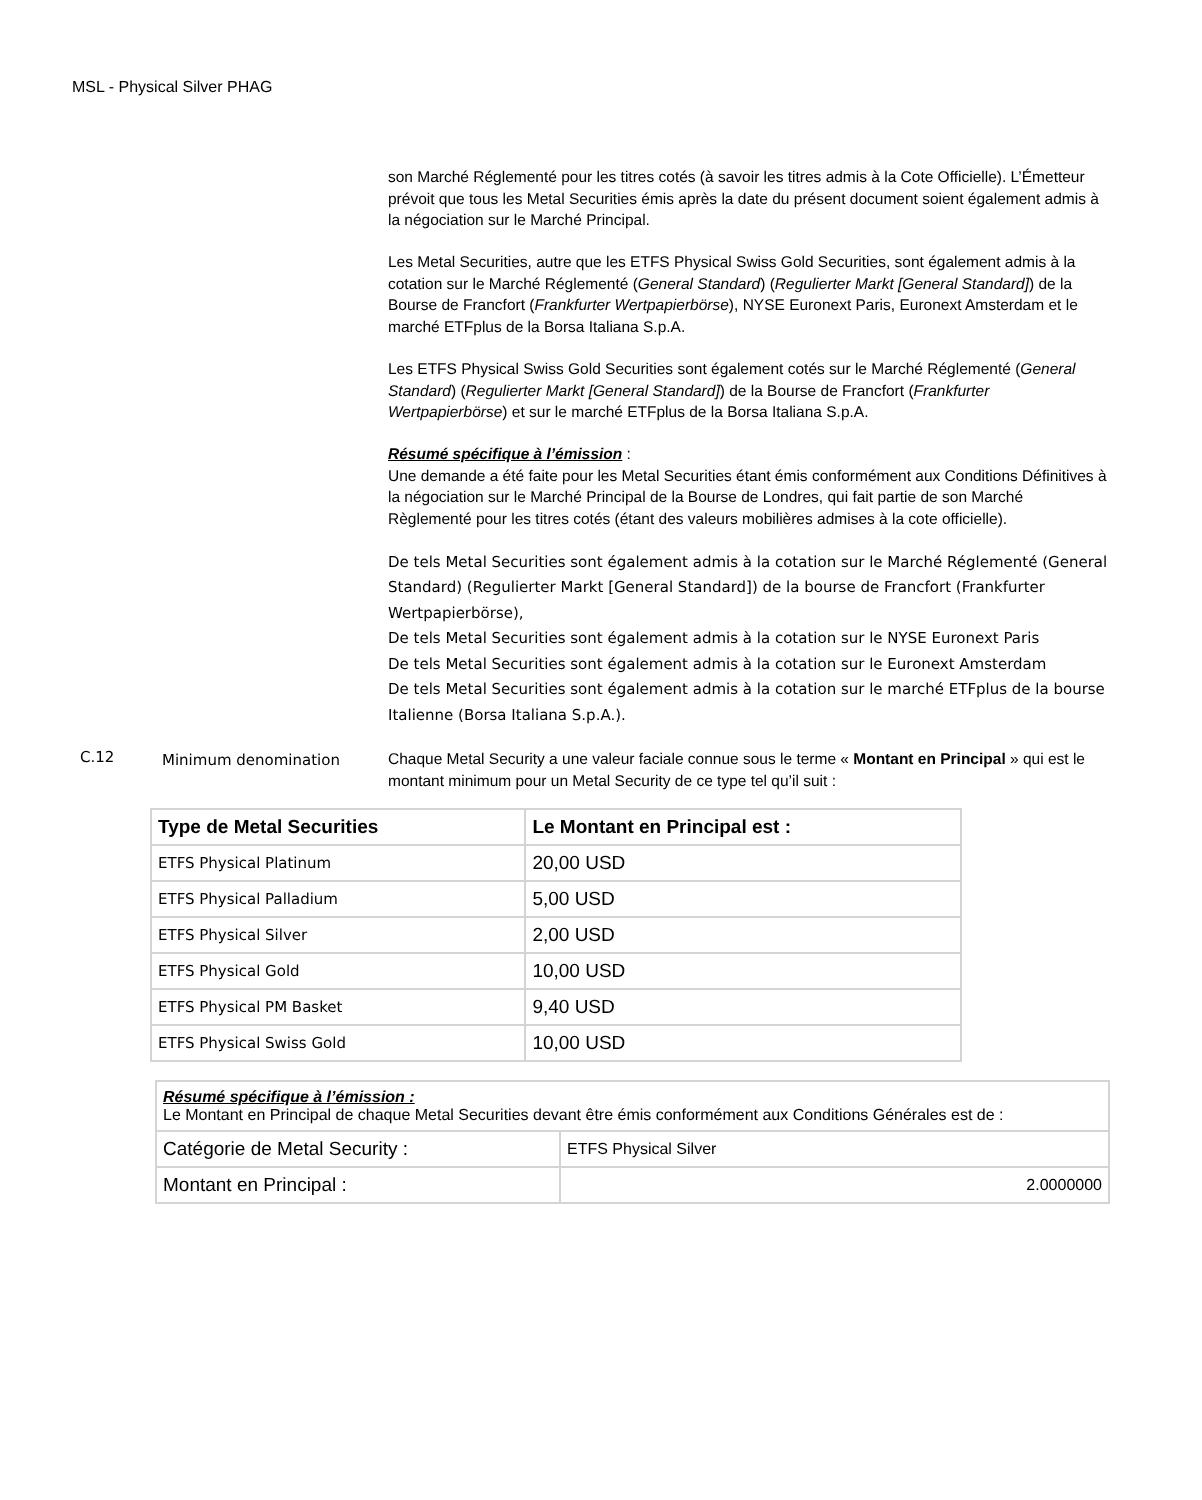MSL - Physical Silver PHAG
son Marché Réglementé pour les titres cotés (à savoir les titres admis à la Cote Officielle). L’Émetteur prévoit que tous les Metal Securities émis après la date du présent document soient également admis à la négociation sur le Marché Principal.
Les Metal Securities, autre que les ETFS Physical Swiss Gold Securities, sont également admis à la cotation sur le Marché Réglementé (General Standard) (Regulierter Markt [General Standard]) de la Bourse de Francfort (Frankfurter Wertpapierbörse), NYSE Euronext Paris, Euronext Amsterdam et le marché ETFplus de la Borsa Italiana S.p.A.
Les ETFS Physical Swiss Gold Securities sont également cotés sur le Marché Réglementé (General Standard) (Regulierter Markt [General Standard]) de la Bourse de Francfort (Frankfurter Wertpapierbörse) et sur le marché ETFplus de la Borsa Italiana S.p.A.
Résumé spécifique à l’émission :
Une demande a été faite pour les Metal Securities étant émis conformément aux Conditions Définitives à la négociation sur le Marché Principal de la Bourse de Londres, qui fait partie de son Marché Règlementé pour les titres cotés (étant des valeurs mobilières admises à la cote officielle).
De tels Metal Securities sont également admis à la cotation sur le Marché Réglementé (General Standard) (Regulierter Markt [General Standard]) de la bourse de Francfort (Frankfurter Wertpapierbörse),
De tels Metal Securities sont également admis à la cotation sur le NYSE Euronext Paris
De tels Metal Securities sont également admis à la cotation sur le Euronext Amsterdam
De tels Metal Securities sont également admis à la cotation sur le marché ETFplus de la bourse Italienne (Borsa Italiana S.p.A.).
C.12
Minimum denomination
Chaque Metal Security a une valeur faciale connue sous le terme « Montant en Principal » qui est le montant minimum pour un Metal Security de ce type tel qu’il suit :
| Type de Metal Securities | Le Montant en Principal est : |
| --- | --- |
| ETFS Physical Platinum | 20,00 USD |
| ETFS Physical Palladium | 5,00 USD |
| ETFS Physical Silver | 2,00 USD |
| ETFS Physical Gold | 10,00 USD |
| ETFS Physical PM Basket | 9,40 USD |
| ETFS Physical Swiss Gold | 10,00 USD |
| Résumé spécifique à l’émission : Le Montant en Principal de chaque Metal Securities devant être émis conformément aux Conditions Générales est de : | |
| Catégorie de Metal Security : | ETFS Physical Silver |
| Montant en Principal : | 2.0000000 |